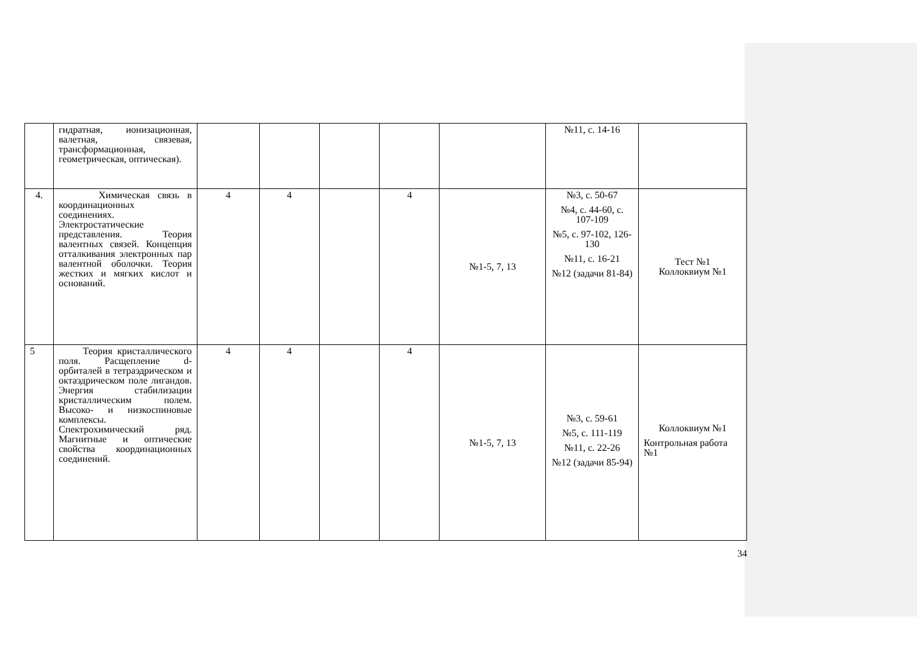| | гидратная, ионизационная, валетная, связевая, трансформационная, геометрическая, оптическая). | | | | | | №11, с. 14-16 | |
| 4. | Химическая связь в координационных соединениях. Электростатические представления. Теория валентных связей. Концепция отталкивания электронных пар валентной оболочки. Теория жестких и мягких кислот и оснований. | 4 | 4 | | 4 | №1-5, 7, 13 | №3, с. 50-67 №4, с. 44-60, с. 107-109 №5, с. 97-102, 126-130 №11, с. 16-21 №12 (задачи 81-84) | Тест №1 Коллоквиум №1 |
| 5 | Теория кристаллического поля. Расщепление d-орбиталей в тетраэдрическом и октаэдрическом поле лигандов. Энергия стабилизации кристаллическим полем. Высоко- и низкоспиновые комплексы. Спектрохимический ряд. Магнитные и оптические свойства координационных соединений. | 4 | 4 | | 4 | №1-5, 7, 13 | №3, с. 59-61 №5, с. 111-119 №11, с. 22-26 №12 (задачи 85-94) | Коллоквиум №1 Контрольная работа №1 |
34